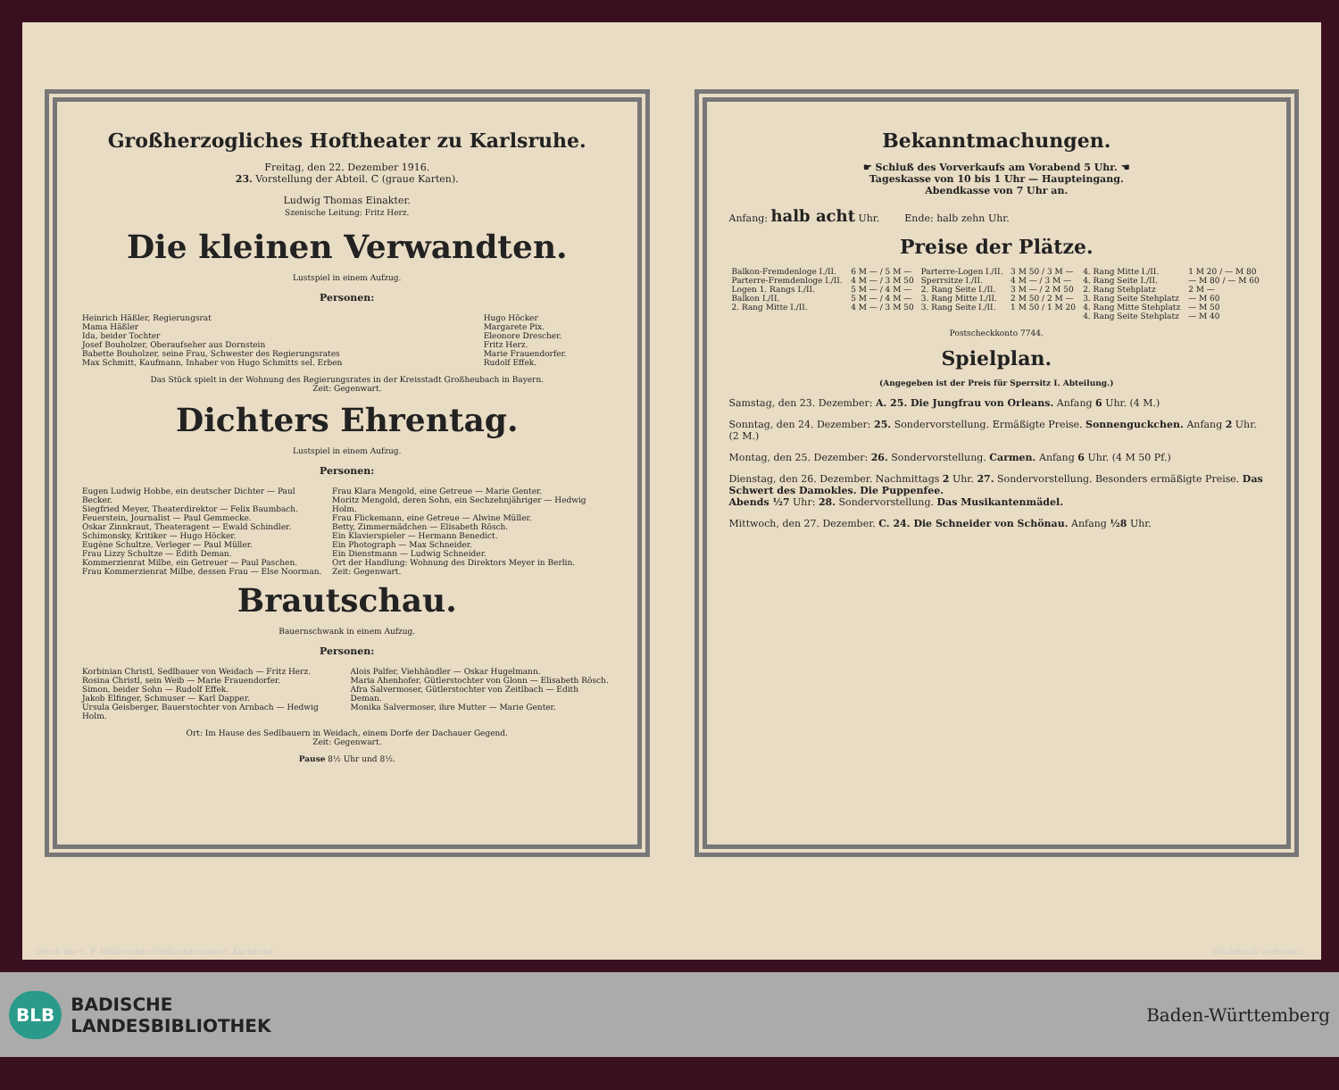Großherzogliches Hoftheater zu Karlsruhe.
Freitag, den 22. Dezember 1916.
23. Vorstellung der Abteil. C (graue Karten).
Ludwig Thomas Einakter.
Szenische Leitung: Fritz Herz.
Die kleinen Verwandten.
Lustspiel in einem Aufzug.
Personen:
| Heinrich Häßler, Regierungsrat | Hugo Höcker |
| Mama Häßler | Margarete Pix. |
| Ida, beider Tochter | Eleonore Drescher. |
| Josef Bouholzer, Oberaufseher aus Dornstein | Fritz Herz. |
| Babette Bouholzer, seine Frau, Schwester des Regierungsrates | Marie Frauendorfer. |
| Max Schmitt, Kaufmann, Inhaber von Hugo Schmitts sel. Erben | Rudolf Effek. |
Das Stück spielt in der Wohnung des Regierungsrates in der Kreisstadt Großheubach in Bayern.
Zeit: Gegenwart.
Dichters Ehrentag.
Lustspiel in einem Aufzug.
Personen:
| Eugen Ludwig Hobbe, ein deutscher Dichter — Paul Becker. Siegfried Meyer, Theaterdirektor — Felix Baumbach. Feuerstein, Journalist — Paul Gemmecke. Oskar Zinnkraut, Theateragent — Ewald Schindler. Schimonsky, Kritiker — Hugo Höcker. Eugène Schultze, Verleger — Paul Müller. Frau Lizzy Schultze — Edith Deman. Kommerzienrat Milbe, ein Getreuer — Paul Paschen. Frau Kommerzienrat Milbe, dessen Frau — Else Noorman. | Frau Klara Mengold, eine Getreue — Marie Genter. Moritz Mengold, deren Sohn, ein Sechzehnjähriger — Hedwig Holm. Frau Flickemann, eine Getreue — Alwine Müller. Betty, Zimmermädchen — Elisabeth Rösch. Ein Klavierspieler — Hermann Benedict. Ein Photograph — Max Schneider. Ein Dienstmann — Ludwig Schneider. Ort der Handlung: Wohnung des Direktors Meyer in Berlin. Zeit: Gegenwart. |
Brautschau.
Bauernschwank in einem Aufzug.
Personen:
| Korbinian Christl, Sedlbauer von Weidach — Fritz Herz. Rosina Christl, sein Weib — Marie Frauendorfer. Simon, beider Sohn — Rudolf Effek. Jakob Elfinger, Schmuser — Karl Dapper. Ursula Geisberger, Bauerstochter von Arnbach — Hedwig Holm. | Alois Palfer, Viehhändler — Oskar Hugelmann. Maria Ahenhofer, Gütlerstochter von Glonn — Elisabeth Rösch. Afra Salvermoser, Gütlerstochter von Zeitlbach — Edith Deman. Monika Salvermoser, ihre Mutter — Marie Genter. |
Ort: Im Hause des Sedlbauern in Weidach, einem Dorfe der Dachauer Gegend.
Zeit: Gegenwart.
Pause 8½ Uhr und 8½.
Bekanntmachungen.
☛ Schluß des Vorverkaufs am Vorabend 5 Uhr. ☚
Tageskasse von 10 bis 1 Uhr — Haupteingang.
Abendkasse von 7 Uhr an.
Anfang: halb acht Uhr. Ende: halb zehn Uhr.
Preise der Plätze.
| Balkon-Fremdenloge I./II. | 6 M — / 5 M — | Parterre-Logen I./II. | 3 M 50 / 3 M — | 4. Rang Mitte I./II. | 1 M 20 / — M 80 |
| Parterre-Fremdenloge I./II. | 4 M — / 3 M 50 | Sperrsitze I./II. | 4 M — / 3 M — | 4. Rang Seite I./II. | — M 80 / — M 60 |
| Logen 1. Rangs I./II. | 5 M — / 4 M — | 2. Rang Seite I./II. | 3 M — / 2 M 50 | 2. Rang Stehplatz | 2 M — |
| Balkon I./II. | 5 M — / 4 M — | 3. Rang Mitte I./II. | 2 M 50 / 2 M — | 3. Rang Seite Stehplatz | — M 60 |
| 2. Rang Mitte I./II. | 4 M — / 3 M 50 | 3. Rang Seite I./II. | 1 M 50 / 1 M 20 | 4. Rang Mitte Stehplatz 4. Rang Seite Stehplatz | — M 50 — M 40 |
Postscheckkonto 7744.
Spielplan.
(Angegeben ist der Preis für Sperrsitz I. Abteilung.)
Samstag, den 23. Dezember: A. 25. Die Jungfrau von Orleans. Anfang 6 Uhr. (4 M.)
Sonntag, den 24. Dezember: 25. Sondervorstellung. Ermäßigte Preise. Sonnenguckchen. Anfang 2 Uhr. (2 M.)
Montag, den 25. Dezember: 26. Sondervorstellung. Carmen. Anfang 6 Uhr. (4 M 50 Pf.)
Dienstag, den 26. Dezember. Nachmittags 2 Uhr. 27. Sondervorstellung. Besonders ermäßigte Preise. Das Schwert des Damokles. Die Puppenfee.
Abends ½7 Uhr: 28. Sondervorstellung. Das Musikantenmädel.
Mittwoch, den 27. Dezember. C. 24. Die Schneider von Schönau. Anfang ½8 Uhr.
Druck der C. F. Müllerschen Hofbuchdruckerei, Karlsruhe. (Nachdruck verboten.)
BLB BADISCHE
LANDESBIBLIOTHEK
Baden-Württemberg